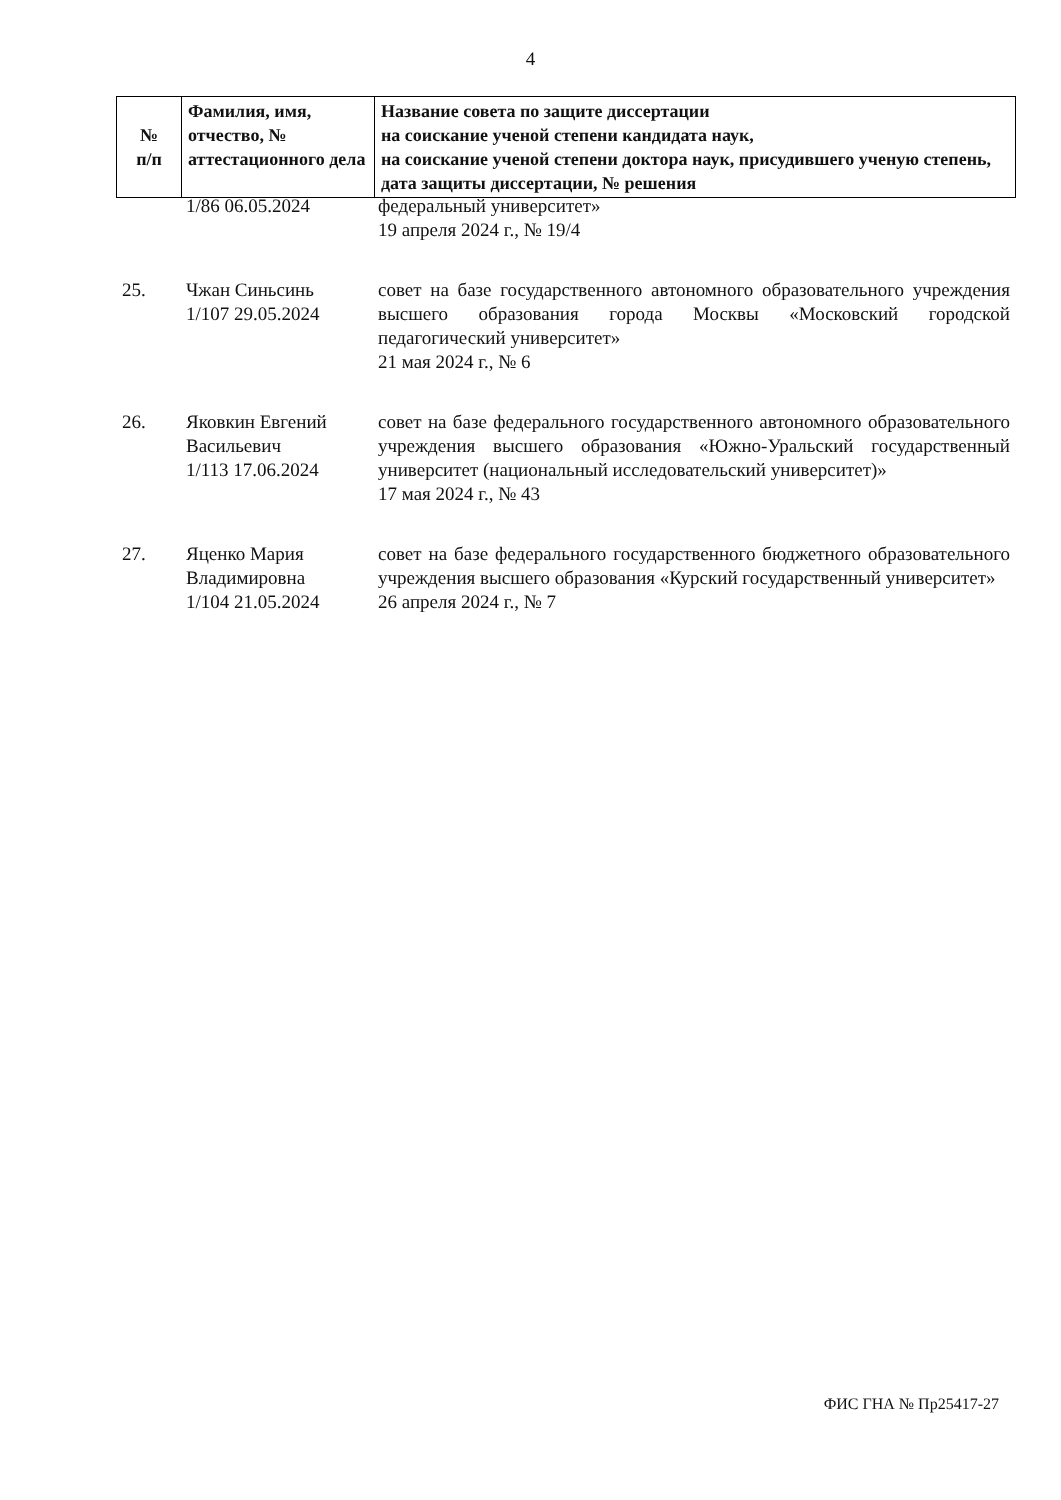4
| № п/п | Фамилия, имя, отчество, № аттестационного дела | Название совета по защите диссертации на соискание ученой степени кандидата наук, на соискание ученой степени доктора наук, присудившего ученую степень, дата защиты диссертации, № решения |
| --- | --- | --- |
| | 1/86 06.05.2024 | федеральный университет» 19 апреля 2024 г., № 19/4 |
| 25. | Чжан Синьсинь 1/107 29.05.2024 | совет на базе государственного автономного образовательного учреждения высшего образования города Москвы «Московский городской педагогический университет» 21 мая 2024 г., № 6 |
| 26. | Яковкин Евгений Васильевич 1/113 17.06.2024 | совет на базе федерального государственного автономного образовательного учреждения высшего образования «Южно-Уральский государственный университет (национальный исследовательский университет)» 17 мая 2024 г., № 43 |
| 27. | Яценко Мария Владимировна 1/104 21.05.2024 | совет на базе федерального государственного бюджетного образовательного учреждения высшего образования «Курский государственный университет» 26 апреля 2024 г., № 7 |
ФИС ГНА № Пр25417-27